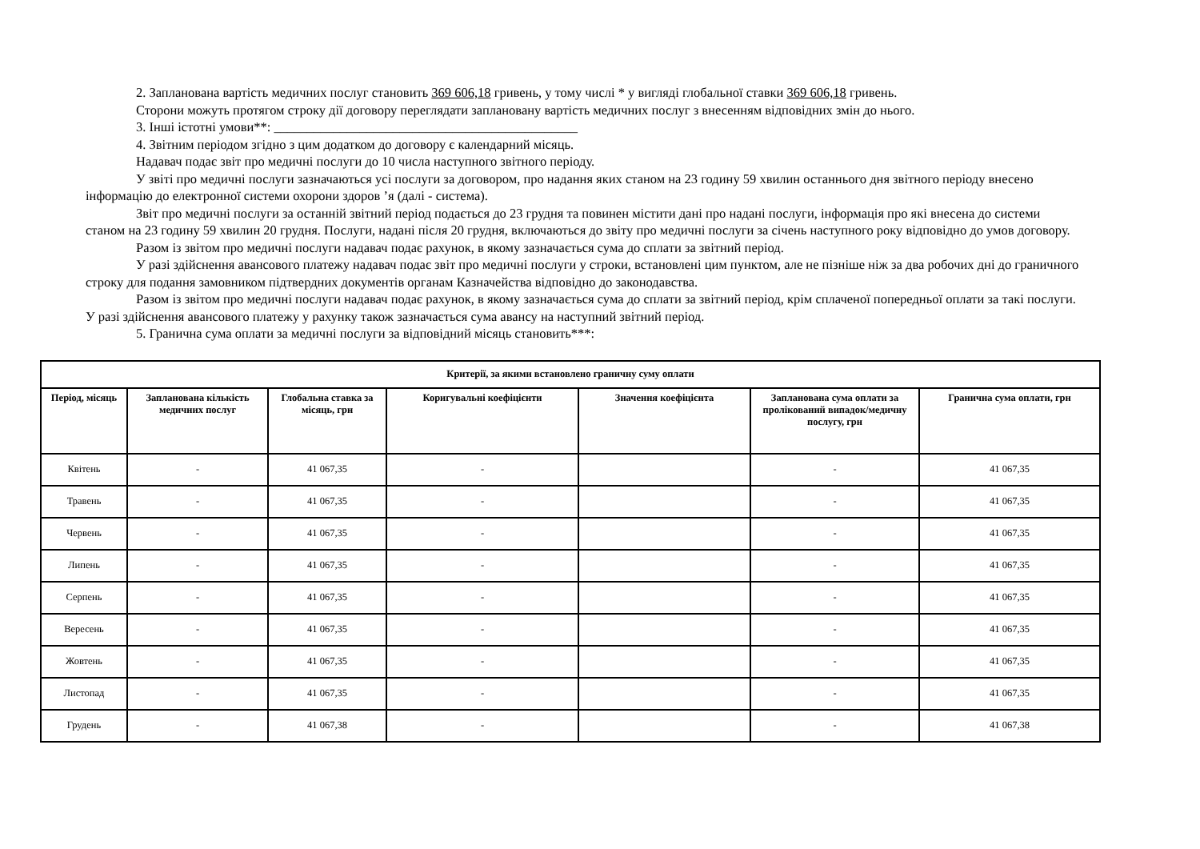2. Запланована вартість медичних послуг становить 369 606,18 гривень, у тому числі * у вигляді глобальної ставки 369 606,18 гривень.
Сторони можуть протягом строку дії договору переглядати заплановану вартість медичних послуг з внесенням відповідних змін до нього.
3. Інші істотні умови**: ______________________________________________
4. Звітним періодом згідно з цим додатком до договору є календарний місяць.
Надавач подає звіт про медичні послуги до 10 числа наступного звітного періоду.
У звіті про медичні послуги зазначаються усі послуги за договором, про надання яких станом на 23 годину 59 хвилин останнього дня звітного періоду внесено інформацію до електронної системи охорони здоров ’я (далі - система).
Звіт про медичні послуги за останній звітний період подається до 23 грудня та повинен містити дані про надані послуги, інформація про які внесена до системи станом на 23 годину 59 хвилин 20 грудня. Послуги, надані після 20 грудня, включаються до звіту про медичні послуги за січень наступного року відповідно до умов договору.
Разом із звітом про медичні послуги надавач подає рахунок, в якому зазначається сума до сплати за звітний період.
У разі здійснення авансового платежу надавач подає звіт про медичні послуги у строки, встановлені цим пунктом, але не пізніше ніж за два робочих дні до граничного строку для подання замовником підтвердних документів органам Казначейства відповідно до законодавства.
Разом із звітом про медичні послуги надавач подає рахунок, в якому зазначається сума до сплати за звітний період, крім сплаченої попередньої оплати за такі послуги. У разі здійснення авансового платежу у рахунку також зазначається сума авансу на наступний звітний період.
5. Гранична сума оплати за медичні послуги за відповідний місяць становить***:
| Критерії, за якими встановлено граничну суму оплати | | | | | | |
| --- | --- | --- | --- | --- | --- | --- |
| Період, місяць | Запланована кількість медичних послуг | Глобальна ставка за місяць, грн | Коригувальні коефіцієнти | Значення коефіцієнта | Запланована сума оплати за пролікований випадок/медичну послугу, грн | Гранична сума оплати, грн |
| Квітень | - | 41 067,35 | - | | - | 41 067,35 |
| Травень | - | 41 067,35 | - | | - | 41 067,35 |
| Червень | - | 41 067,35 | - | | - | 41 067,35 |
| Липень | - | 41 067,35 | - | | - | 41 067,35 |
| Серпень | - | 41 067,35 | - | | - | 41 067,35 |
| Вересень | - | 41 067,35 | - | | - | 41 067,35 |
| Жовтень | - | 41 067,35 | - | | - | 41 067,35 |
| Листопад | - | 41 067,35 | - | | - | 41 067,35 |
| Грудень | - | 41 067,38 | - | | - | 41 067,38 |